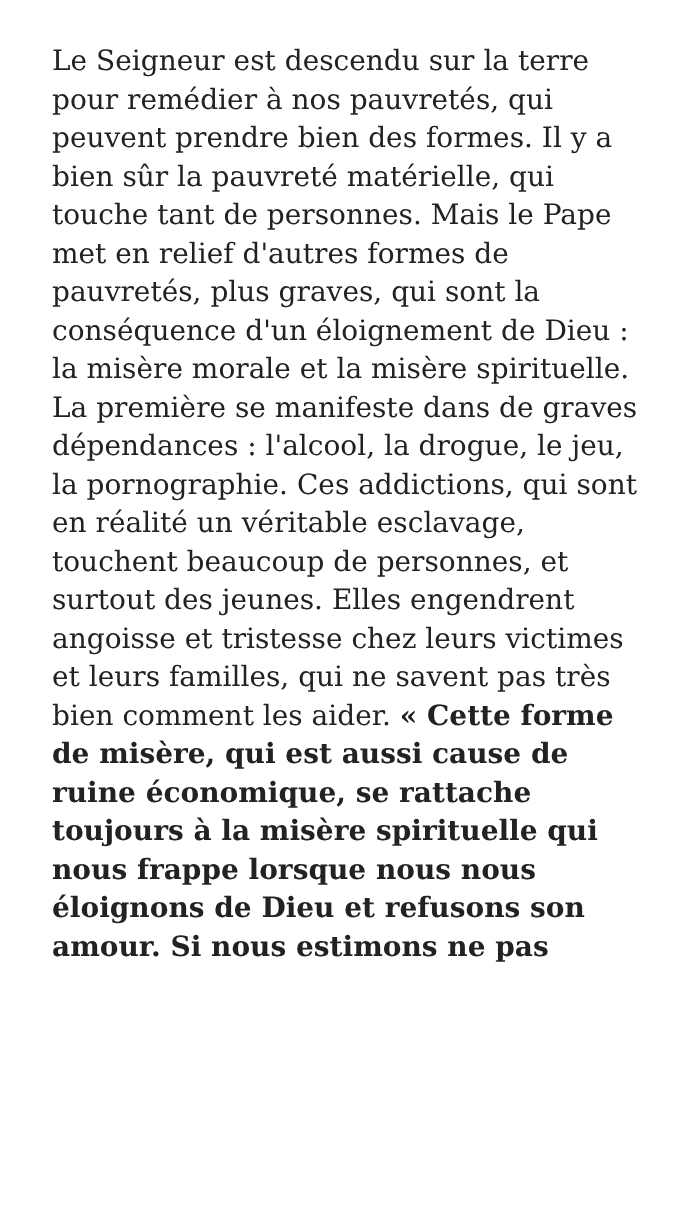Le Seigneur est descendu sur la terre pour remédier à nos pauvretés, qui peuvent prendre bien des formes. Il y a bien sûr la pauvreté matérielle, qui touche tant de personnes. Mais le Pape met en relief d'autres formes de pauvretés, plus graves, qui sont la conséquence d'un éloignement de Dieu : la misère morale et la misère spirituelle. La première se manifeste dans de graves dépendances : l'alcool, la drogue, le jeu, la pornographie. Ces addictions, qui sont en réalité un véritable esclavage, touchent beaucoup de personnes, et surtout des jeunes. Elles engendrent angoisse et tristesse chez leurs victimes et leurs familles, qui ne savent pas très bien comment les aider. « Cette forme de misère, qui est aussi cause de ruine économique, se rattache toujours à la misère spirituelle qui nous frappe lorsque nous nous éloignons de Dieu et refusons son amour. Si nous estimons ne pas